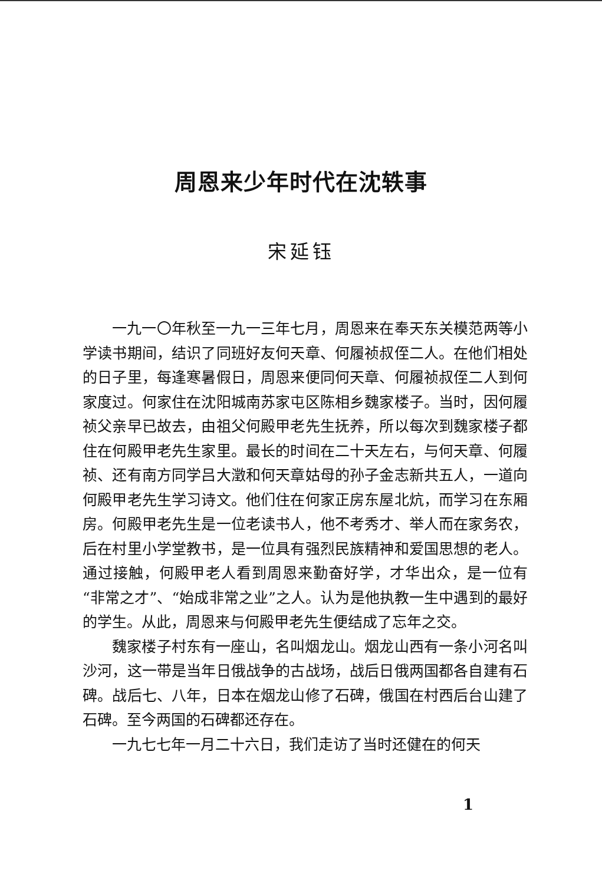周恩来少年时代在沈轶事
宋延钰
一九一〇年秋至一九一三年七月，周恩来在奉天东关模范两等小学读书期间，结识了同班好友何天章、何履祯叔侄二人。在他们相处的日子里，每逢寒暑假日，周恩来便同何天章、何履祯叔侄二人到何家度过。何家住在沈阳城南苏家屯区陈相乡魏家楼子。当时，因何履祯父亲早已故去，由祖父何殿甲老先生抚养，所以每次到魏家楼子都住在何殿甲老先生家里。最长的时间在二十天左右，与何天章、何履祯、还有南方同学吕大澂和何天章姑母的孙子金志新共五人，一道向何殿甲老先生学习诗文。他们住在何家正房东屋北炕，而学习在东厢房。何殿甲老先生是一位老读书人，他不考秀才、举人而在家务农，后在村里小学堂教书，是一位具有强烈民族精神和爱国思想的老人。通过接触，何殿甲老人看到周恩来勤奋好学，才华出众，是一位有“非常之才”、“始成非常之业”之人。认为是他执教一生中遇到的最好的学生。从此，周恩来与何殿甲老先生便结成了忘年之交。
魏家楼子村东有一座山，名叫烟龙山。烟龙山西有一条小河名叫沙河，这一带是当年日俄战争的古战场，战后日俄两国都各自建有石碑。战后七、八年，日本在烟龙山修了石碑，俄国在村西后台山建了石碑。至今两国的石碑都还存在。
一九七七年一月二十六日，我们走访了当时还健在的何天
1